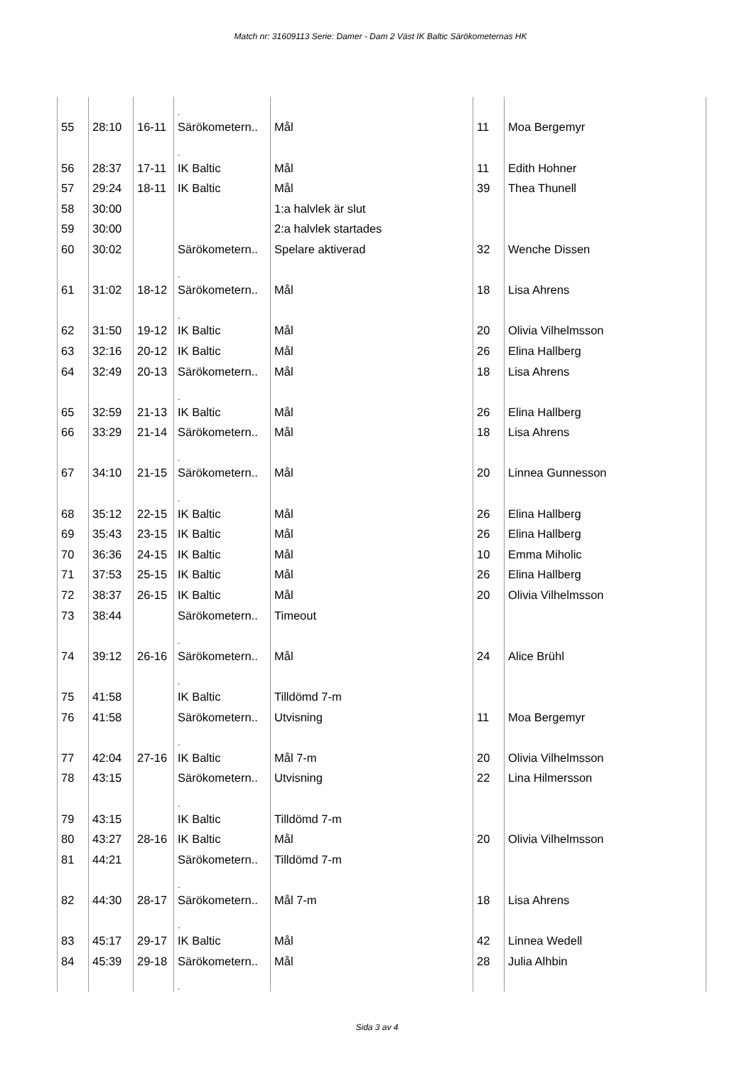Match nr: 31609113 Serie: Damer - Dam 2 Väst IK Baltic Särökometernas HK
| | | | . | | | |
| 55 | 28:10 | 16-11 | Särökometern.. | Mål | 11 | Moa Bergemyr |
| | | | . | | | |
| 56 | 28:37 | 17-11 | IK Baltic | Mål | 11 | Edith Hohner |
| 57 | 29:24 | 18-11 | IK Baltic | Mål | 39 | Thea Thunell |
| 58 | 30:00 | | | 1:a halvlek är slut | | |
| 59 | 30:00 | | | 2:a halvlek startades | | |
| 60 | 30:02 | | Särökometern.. | Spelare aktiverad | 32 | Wenche Dissen |
| | | | . | | | |
| 61 | 31:02 | 18-12 | Särökometern.. | Mål | 18 | Lisa Ahrens |
| | | | . | | | |
| 62 | 31:50 | 19-12 | IK Baltic | Mål | 20 | Olivia Vilhelmsson |
| 63 | 32:16 | 20-12 | IK Baltic | Mål | 26 | Elina Hallberg |
| 64 | 32:49 | 20-13 | Särökometern.. | Mål | 18 | Lisa Ahrens |
| | | | . | | | |
| 65 | 32:59 | 21-13 | IK Baltic | Mål | 26 | Elina Hallberg |
| 66 | 33:29 | 21-14 | Särökometern.. | Mål | 18 | Lisa Ahrens |
| | | | . | | | |
| 67 | 34:10 | 21-15 | Särökometern.. | Mål | 20 | Linnea Gunnesson |
| | | | . | | | |
| 68 | 35:12 | 22-15 | IK Baltic | Mål | 26 | Elina Hallberg |
| 69 | 35:43 | 23-15 | IK Baltic | Mål | 26 | Elina Hallberg |
| 70 | 36:36 | 24-15 | IK Baltic | Mål | 10 | Emma Miholic |
| 71 | 37:53 | 25-15 | IK Baltic | Mål | 26 | Elina Hallberg |
| 72 | 38:37 | 26-15 | IK Baltic | Mål | 20 | Olivia Vilhelmsson |
| 73 | 38:44 | | Särökometern.. | Timeout | | |
| | | | . | | | |
| 74 | 39:12 | 26-16 | Särökometern.. | Mål | 24 | Alice Brühl |
| | | | . | | | |
| 75 | 41:58 | | IK Baltic | Tilldömd 7-m | | |
| 76 | 41:58 | | Särökometern.. | Utvisning | 11 | Moa Bergemyr |
| | | | . | | | |
| 77 | 42:04 | 27-16 | IK Baltic | Mål 7-m | 20 | Olivia Vilhelmsson |
| 78 | 43:15 | | Särökometern.. | Utvisning | 22 | Lina Hilmersson |
| | | | . | | | |
| 79 | 43:15 | | IK Baltic | Tilldömd 7-m | | |
| 80 | 43:27 | 28-16 | IK Baltic | Mål | 20 | Olivia Vilhelmsson |
| 81 | 44:21 | | Särökometern.. | Tilldömd 7-m | | |
| | | | . | | | |
| 82 | 44:30 | 28-17 | Särökometern.. | Mål 7-m | 18 | Lisa Ahrens |
| | | | . | | | |
| 83 | 45:17 | 29-17 | IK Baltic | Mål | 42 | Linnea Wedell |
| 84 | 45:39 | 29-18 | Särökometern.. | Mål | 28 | Julia Alhbin |
| | | | . | | | |
Sida 3 av 4